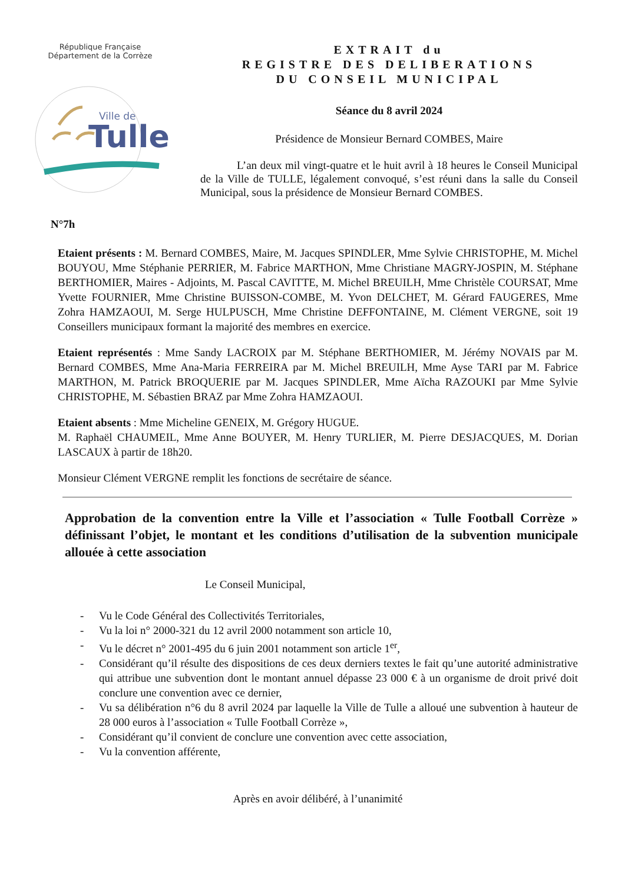République Française
Département de la Corrèze
Ville de
Tulle
EXTRAIT du
REGISTRE DES DELIBERATIONS
DU CONSEIL MUNICIPAL
Séance du 8 avril 2024
Présidence de Monsieur Bernard COMBES, Maire
L’an deux mil vingt-quatre et le huit avril à 18 heures le Conseil Municipal de la Ville de TULLE, légalement convoqué, s’est réuni dans la salle du Conseil Municipal, sous la présidence de Monsieur Bernard COMBES.
N°7h
Etaient présents : M. Bernard COMBES, Maire, M. Jacques SPINDLER, Mme Sylvie CHRISTOPHE, M. Michel BOUYOU, Mme Stéphanie PERRIER, M. Fabrice MARTHON, Mme Christiane MAGRY-JOSPIN, M. Stéphane BERTHOMIER, Maires - Adjoints, M. Pascal CAVITTE, M. Michel BREUILH, Mme Christèle COURSAT, Mme Yvette FOURNIER, Mme Christine BUISSON-COMBE, M. Yvon DELCHET, M. Gérard FAUGERES, Mme Zohra HAMZAOUI, M. Serge HULPUSCH, Mme Christine DEFFONTAINE, M. Clément VERGNE, soit 19 Conseillers municipaux formant la majorité des membres en exercice.
Etaient représentés : Mme Sandy LACROIX par M. Stéphane BERTHOMIER, M. Jérémy NOVAIS par M. Bernard COMBES, Mme Ana-Maria FERREIRA par M. Michel BREUILH, Mme Ayse TARI par M. Fabrice MARTHON, M. Patrick BROQUERIE par M. Jacques SPINDLER, Mme Aïcha RAZOUKI par Mme Sylvie CHRISTOPHE, M. Sébastien BRAZ par Mme Zohra HAMZAOUI.
Etaient absents : Mme Micheline GENEIX, M. Grégory HUGUE.
M. Raphaël CHAUMEIL, Mme Anne BOUYER, M. Henry TURLIER, M. Pierre DESJACQUES, M. Dorian LASCAUX à partir de 18h20.
Monsieur Clément VERGNE remplit les fonctions de secrétaire de séance.
Approbation de la convention entre la Ville et l’association « Tulle Football Corrèze » définissant l’objet, le montant et les conditions d’utilisation de la subvention municipale allouée à cette association
Le Conseil Municipal,
- Vu le Code Général des Collectivités Territoriales,
- Vu la loi n° 2000-321 du 12 avril 2000 notamment son article 10,
- Vu le décret n° 2001-495 du 6 juin 2001 notamment son article 1<sup>er</sup>,
- Considérant qu’il résulte des dispositions de ces deux derniers textes le fait qu’une autorité administrative qui attribue une subvention dont le montant annuel dépasse 23 000 € à un organisme de droit privé doit conclure une convention avec ce dernier,
- Vu sa délibération n°6 du 8 avril 2024 par laquelle la Ville de Tulle a alloué une subvention à hauteur de 28 000 euros à l’association « Tulle Football Corrèze »,
- Considérant qu’il convient de conclure une convention avec cette association,
- Vu la convention afférente,
Après en avoir délibéré, à l’unanimité